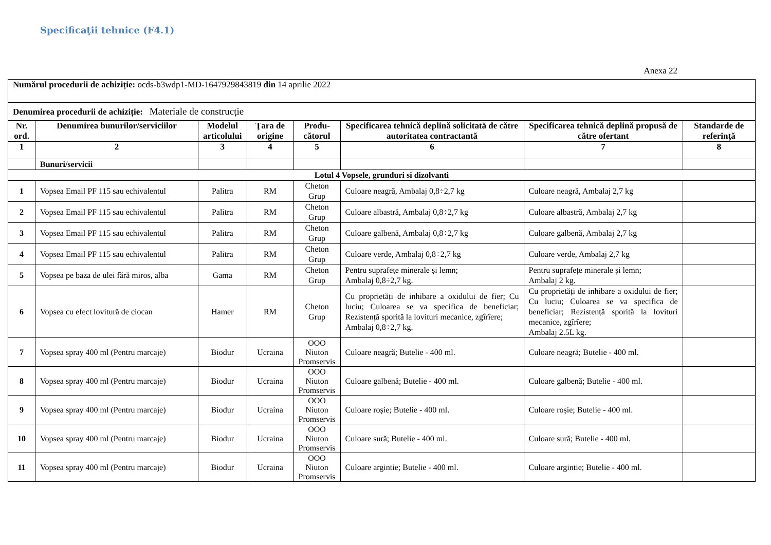Specificaţii tehnice (F4.1)
Anexa 22
| Numărul procedurii de achiziție: ocds-b3wdp1-MD-1647929843819 din 14 aprilie 2022 | | | | | | | |
| Denumirea procedurii de achiziție: Materiale de construcție | | | | | | | |
| Nr. ord. | Denumirea bunurilor/serviciilor | Modelul articolului | Ţara de origine | Produ-cătorul | Specificarea tehnică deplină solicitată de către autoritatea contractantă | Specificarea tehnică deplină propusă de către ofertant | Standarde de referinţă |
| 1 | 2 | 3 | 4 | 5 | 6 | 7 | 8 |
| | Bunuri/servicii | | | | | | |
| Lotul 4 Vopsele, grunduri si dizolvanti | | | | | | | |
| 1 | Vopsea Email PF 115 sau echivalentul | Palitra | RM | Cheton Grup | Culoare neagră, Ambalaj 0,8÷2,7 kg | Culoare neagră, Ambalaj 2,7 kg | |
| 2 | Vopsea Email PF 115 sau echivalentul | Palitra | RM | Cheton Grup | Culoare albastră, Ambalaj 0,8÷2,7 kg | Culoare albastră, Ambalaj 2,7 kg | |
| 3 | Vopsea Email PF 115 sau echivalentul | Palitra | RM | Cheton Grup | Culoare galbenă, Ambalaj 0,8÷2,7 kg | Culoare galbenă, Ambalaj 2,7 kg | |
| 4 | Vopsea Email PF 115 sau echivalentul | Palitra | RM | Cheton Grup | Culoare verde, Ambalaj 0,8÷2,7 kg | Culoare verde, Ambalaj 2,7 kg | |
| 5 | Vopsea pe baza de ulei fără miros, alba | Gama | RM | Cheton Grup | Pentru suprafețe minerale și lemn; Ambalaj 0,8÷2,7 kg. | Pentru suprafețe minerale și lemn; Ambalaj 2 kg. | |
| 6 | Vopsea cu efect lovitură de ciocan | Hamer | RM | Cheton Grup | Cu proprietăți de inhibare a oxidului de fier; Cu luciu; Culoarea se va specifica de beneficiar; Rezistență sporită la lovituri mecanice, zgîrîere; Ambalaj 0,8÷2,7 kg. | Cu proprietăți de inhibare a oxidului de fier; Cu luciu; Culoarea se va specifica de beneficiar; Rezistență sporită la lovituri mecanice, zgîrîere; Ambalaj 2.5L kg. | |
| 7 | Vopsea spray 400 ml (Pentru marcaje) | Biodur | Ucraina | OOO Niuton Promservis | Culoare neagră; Butelie - 400 ml. | Culoare neagră; Butelie - 400 ml. | |
| 8 | Vopsea spray 400 ml (Pentru marcaje) | Biodur | Ucraina | OOO Niuton Promservis | Culoare galbenă; Butelie - 400 ml. | Culoare galbenă; Butelie - 400 ml. | |
| 9 | Vopsea spray 400 ml (Pentru marcaje) | Biodur | Ucraina | OOO Niuton Promservis | Culoare roșie; Butelie - 400 ml. | Culoare roșie; Butelie - 400 ml. | |
| 10 | Vopsea spray 400 ml (Pentru marcaje) | Biodur | Ucraina | OOO Niuton Promservis | Culoare sură; Butelie - 400 ml. | Culoare sură; Butelie - 400 ml. | |
| 11 | Vopsea spray 400 ml (Pentru marcaje) | Biodur | Ucraina | OOO Niuton Promservis | Culoare argintie; Butelie - 400 ml. | Culoare argintie; Butelie - 400 ml. | |